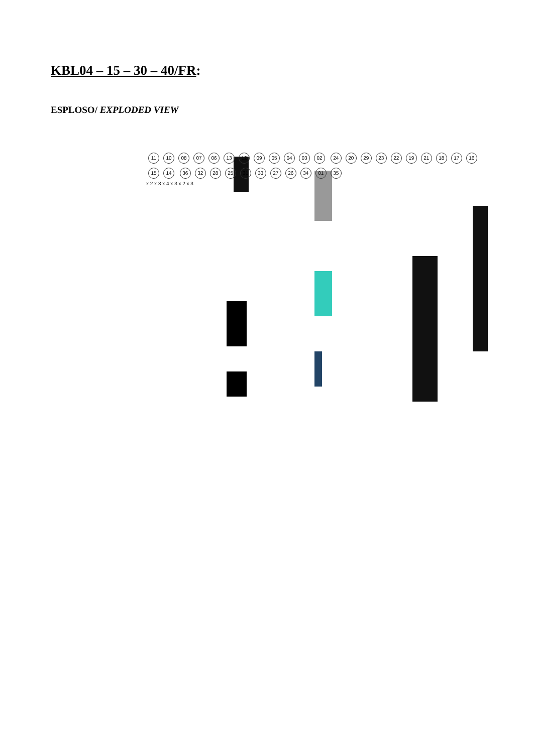KBL04 – 15 – 30 – 40/FR:
ESPLOSO/ EXPLODED VIEW
11 10 08 07 06 13 12 09 05 04 03 02 24 20 29 23 22 19 21 18 17 16 15 14 36 32 28 25 31 33 27 26 34 01 35
x 2 x 3 x 4 x 3 x 2 x 3